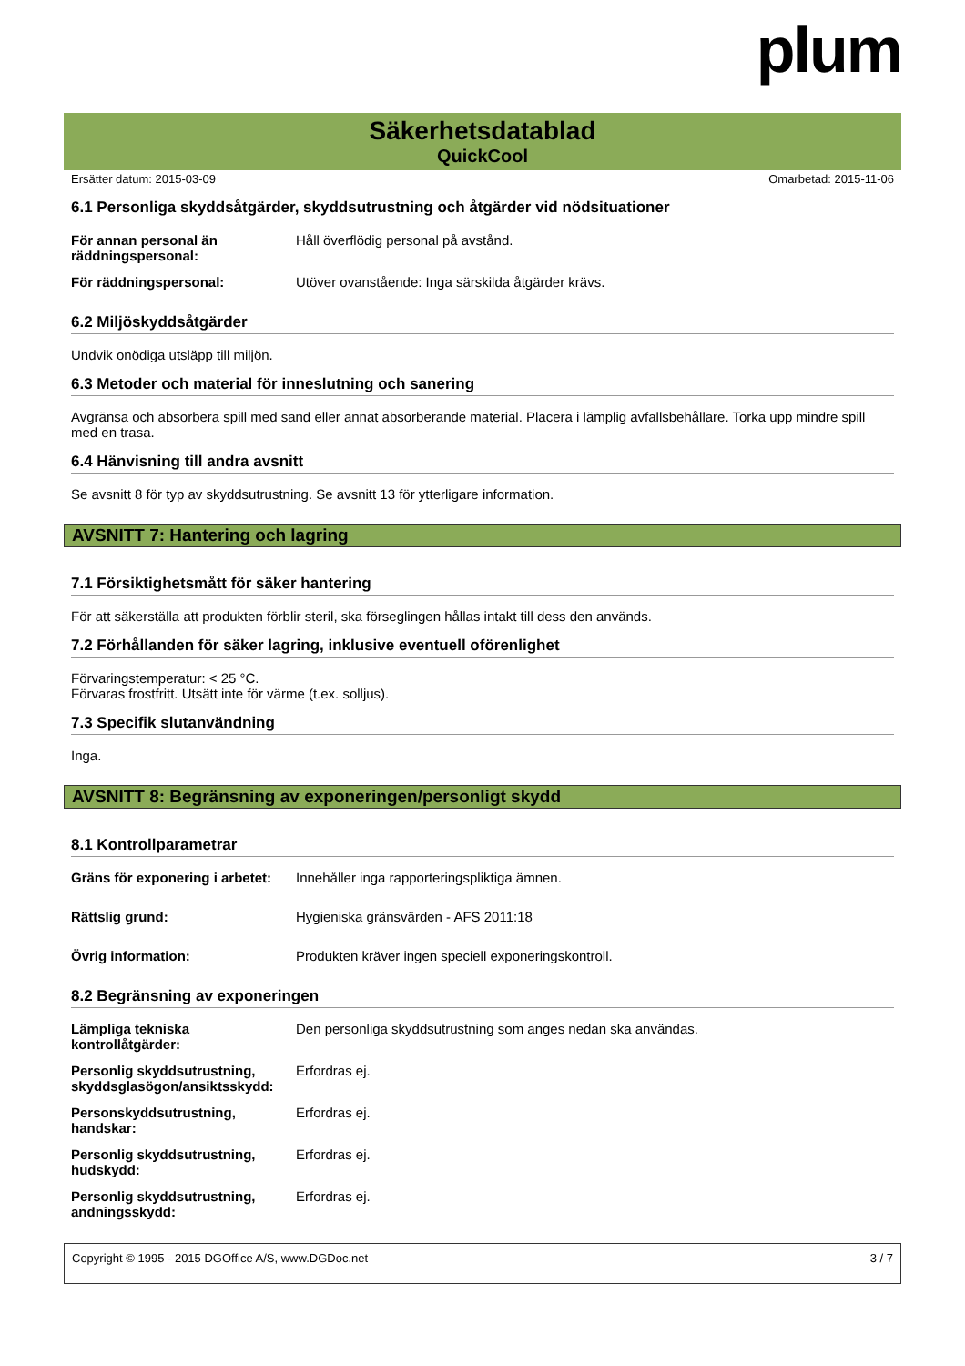plum
Säkerhetsdatablad
QuickCool
Ersätter datum: 2015-03-09 Omarbetad: 2015-11-06
6.1 Personliga skyddsåtgärder, skyddsutrustning och åtgärder vid nödsituationer
| För annan personal än räddningspersonal: | Håll överflödig personal på avstånd. |
| För räddningspersonal: | Utöver ovanstående: Inga särskilda åtgärder krävs. |
6.2 Miljöskyddsåtgärder
Undvik onödiga utsläpp till miljön.
6.3 Metoder och material för inneslutning och sanering
Avgränsa och absorbera spill med sand eller annat absorberande material. Placera i lämplig avfallsbehållare. Torka upp mindre spill med en trasa.
6.4 Hänvisning till andra avsnitt
Se avsnitt 8 för typ av skyddsutrustning. Se avsnitt 13 för ytterligare information.
AVSNITT 7: Hantering och lagring
7.1 Försiktighetsmått för säker hantering
För att säkerställa att produkten förblir steril, ska förseglingen hållas intakt till dess den används.
7.2 Förhållanden för säker lagring, inklusive eventuell oförenlighet
Förvaringstemperatur: < 25 °C.
Förvaras frostfritt. Utsätt inte för värme (t.ex. solljus).
7.3 Specifik slutanvändning
Inga.
AVSNITT 8: Begränsning av exponeringen/personligt skydd
8.1 Kontrollparametrar
| Gräns för exponering i arbetet: | Innehåller inga rapporteringspliktiga ämnen. |
| Rättslig grund: | Hygieniska gränsvärden - AFS 2011:18 |
| Övrig information: | Produkten kräver ingen speciell exponeringskontroll. |
8.2 Begränsning av exponeringen
| Lämpliga tekniska kontrollåtgärder: | Den personliga skyddsutrustning som anges nedan ska användas. |
| Personlig skyddsutrustning, skyddsglasögon/ansiktsskydd: | Erfordras ej. |
| Personskyddsutrustning, handskar: | Erfordras ej. |
| Personlig skyddsutrustning, hudskydd: | Erfordras ej. |
| Personlig skyddsutrustning, andningsskydd: | Erfordras ej. |
Copyright © 1995 - 2015 DGOffice A/S, www.DGDoc.net 3 / 7